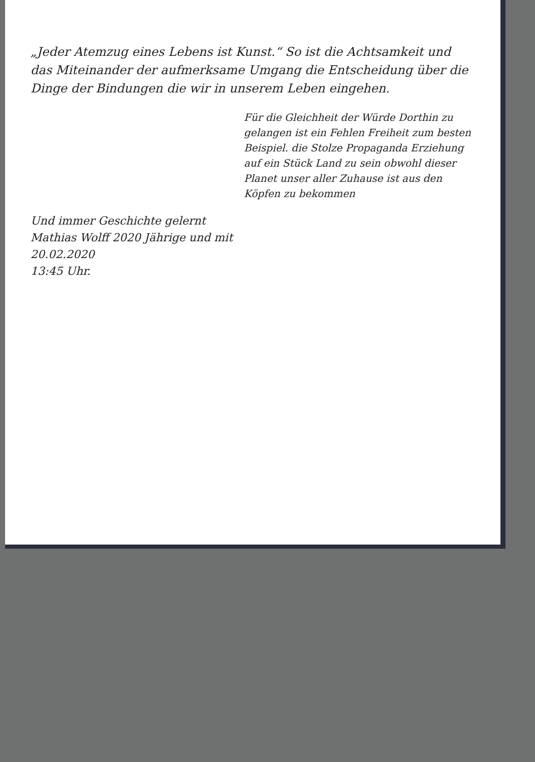„Jeder Atemzug eines Lebens ist Kunst.“ So ist die Achtsamkeit und das Miteinander der aufmerksame Umgang die Entscheidung über die Dinge der Bindungen die wir in unserem Leben eingehen.
Für die Gleichheit der Würde Dorthin zu gelangen ist ein Fehlen Freiheit zum besten Beispiel. die Stolze Propaganda Erziehung auf ein Stück Land zu sein obwohl dieser Planet unser aller Zuhause ist aus den Köpfen zu bekommen
Und immer Geschichte gelernt
Mathias Wolff 2020 Jährige und mit
20.02.2020
13:45 Uhr.